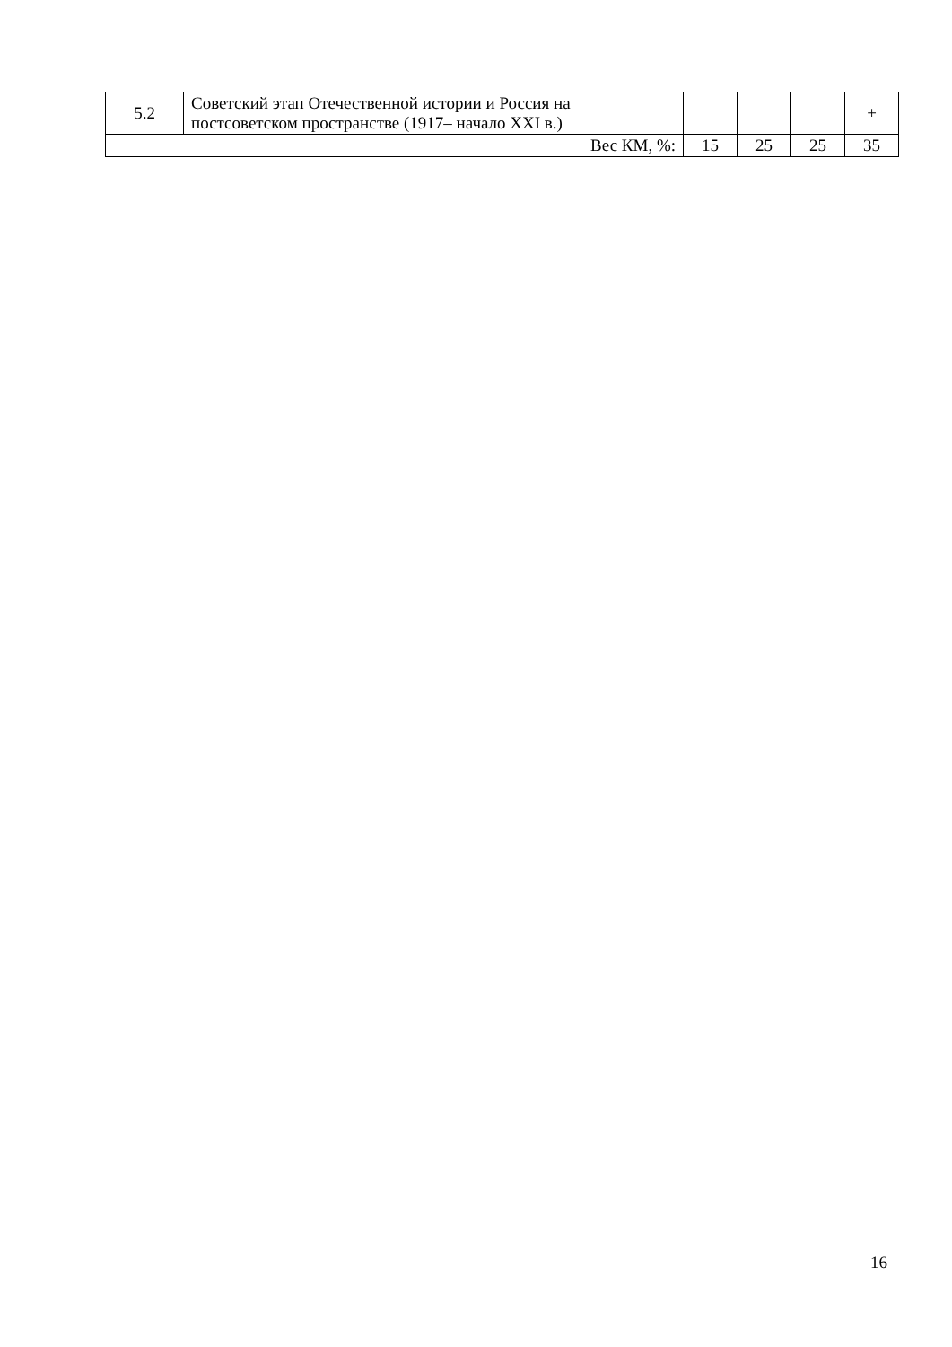| 5.2 | Советский этап Отечественной истории и Россия на постсоветском пространстве (1917– начало XXI в.) | | | | + |
| Вес КМ, %: | | 15 | 25 | 25 | 35 |
16